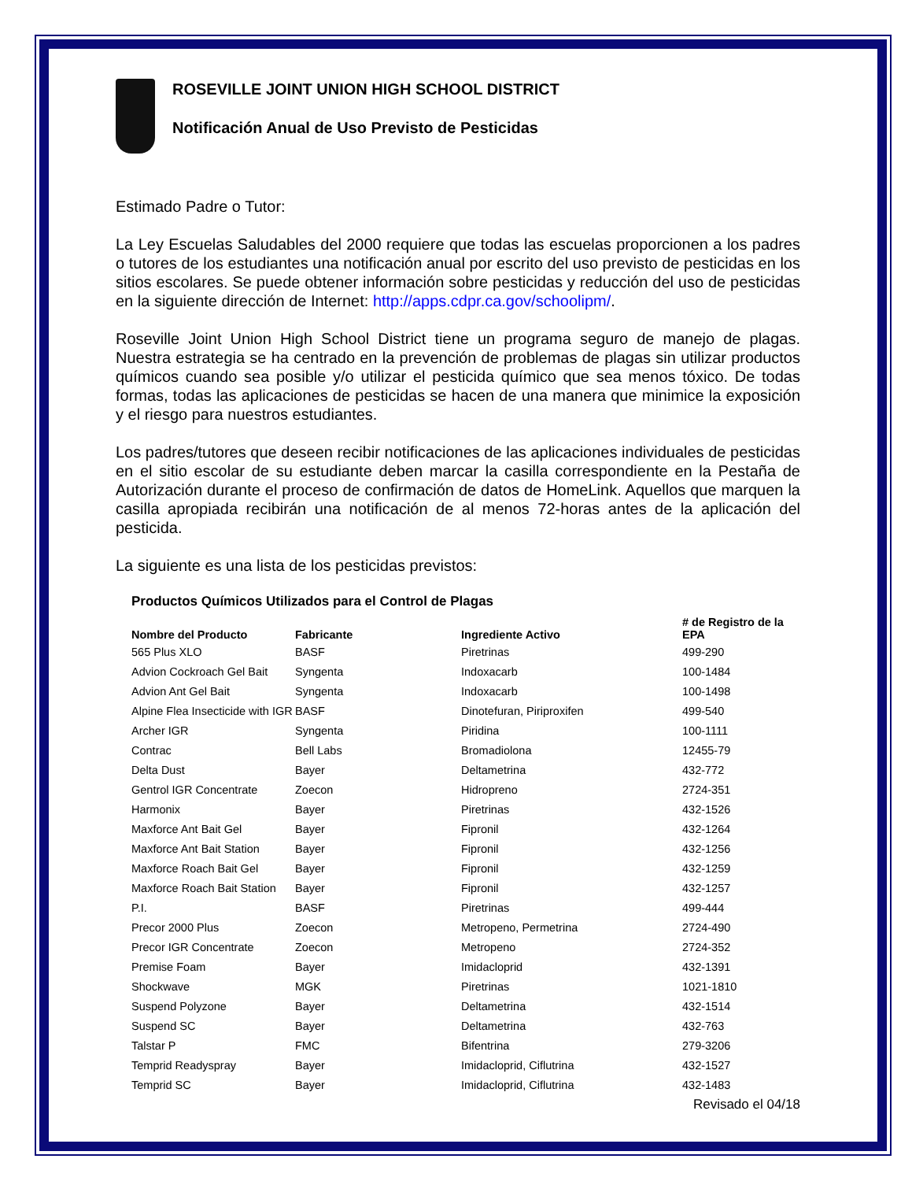ROSEVILLE JOINT UNION HIGH SCHOOL DISTRICT
Notificación Anual de Uso Previsto de Pesticidas
Estimado Padre o Tutor:
La Ley Escuelas Saludables del 2000 requiere que todas las escuelas proporcionen a los padres o tutores de los estudiantes una notificación anual por escrito del uso previsto de pesticidas en los sitios escolares. Se puede obtener información sobre pesticidas y reducción del uso de pesticidas en la siguiente dirección de Internet: http://apps.cdpr.ca.gov/schoolipm/.
Roseville Joint Union High School District tiene un programa seguro de manejo de plagas. Nuestra estrategia se ha centrado en la prevención de problemas de plagas sin utilizar productos químicos cuando sea posible y/o utilizar el pesticida químico que sea menos tóxico. De todas formas, todas las aplicaciones de pesticidas se hacen de una manera que minimice la exposición y el riesgo para nuestros estudiantes.
Los padres/tutores que deseen recibir notificaciones de las aplicaciones individuales de pesticidas en el sitio escolar de su estudiante deben marcar la casilla correspondiente en la Pestaña de Autorización durante el proceso de confirmación de datos de HomeLink. Aquellos que marquen la casilla apropiada recibirán una notificación de al menos 72-horas antes de la aplicación del pesticida.
La siguiente es una lista de los pesticidas previstos:
Productos Químicos Utilizados para el Control de Plagas
| Nombre del Producto | Fabricante | Ingrediente Activo | # de Registro de la EPA |
| --- | --- | --- | --- |
| 565 Plus XLO | BASF | Piretrinas | 499-290 |
| Advion Cockroach Gel Bait | Syngenta | Indoxacarb | 100-1484 |
| Advion Ant Gel Bait | Syngenta | Indoxacarb | 100-1498 |
| Alpine Flea Insecticide with IGR | BASF | Dinotefuran, Piriproxifen | 499-540 |
| Archer IGR | Syngenta | Piridina | 100-1111 |
| Contrac | Bell Labs | Bromadiolona | 12455-79 |
| Delta Dust | Bayer | Deltametrina | 432-772 |
| Gentrol IGR Concentrate | Zoecon | Hidropreno | 2724-351 |
| Harmonix | Bayer | Piretrinas | 432-1526 |
| Maxforce Ant Bait Gel | Bayer | Fipronil | 432-1264 |
| Maxforce Ant Bait Station | Bayer | Fipronil | 432-1256 |
| Maxforce Roach Bait Gel | Bayer | Fipronil | 432-1259 |
| Maxforce Roach Bait Station | Bayer | Fipronil | 432-1257 |
| P.I. | BASF | Piretrinas | 499-444 |
| Precor 2000 Plus | Zoecon | Metropeno, Permetrina | 2724-490 |
| Precor IGR Concentrate | Zoecon | Metropeno | 2724-352 |
| Premise Foam | Bayer | Imidacloprid | 432-1391 |
| Shockwave | MGK | Piretrinas | 1021-1810 |
| Suspend Polyzone | Bayer | Deltametrina | 432-1514 |
| Suspend SC | Bayer | Deltametrina | 432-763 |
| Talstar P | FMC | Bifentrina | 279-3206 |
| Temprid Readyspray | Bayer | Imidacloprid, Ciflutrina | 432-1527 |
| Temprid SC | Bayer | Imidacloprid, Ciflutrina | 432-1483 |
Revisado el 04/18